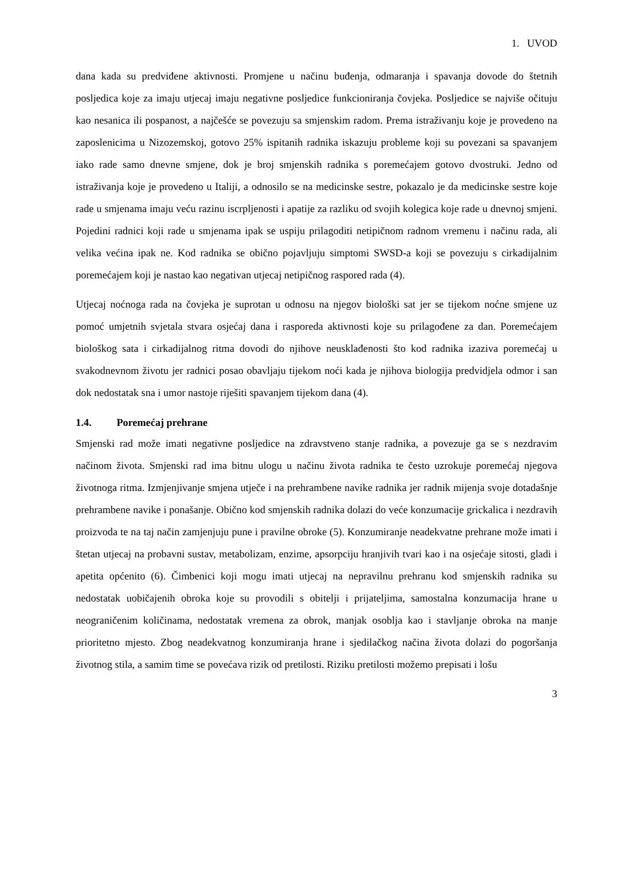1. UVOD
dana kada su predviđene aktivnosti. Promjene u načinu buđenja, odmaranja i spavanja dovode do štetnih posljedica koje za imaju utjecaj imaju negativne posljedice funkcioniranja čovjeka. Posljedice se najviše očituju kao nesanica ili pospanost, a najčešće se povezuju sa smjenskim radom. Prema istraživanju koje je provedeno na zaposlenicima u Nizozemskoj, gotovo 25% ispitanih radnika iskazuju probleme koji su povezani sa spavanjem iako rade samo dnevne smjene, dok je broj smjenskih radnika s poremećajem gotovo dvostruki. Jedno od istraživanja koje je provedeno u Italiji, a odnosilo se na medicinske sestre, pokazalo je da medicinske sestre koje rade u smjenama imaju veću razinu iscrpljenosti i apatije za razliku od svojih kolegica koje rade u dnevnoj smjeni. Pojedini radnici koji rade u smjenama ipak se uspiju prilagoditi netipičnom radnom vremenu i načinu rada, ali velika većina ipak ne. Kod radnika se obično pojavljuju simptomi SWSD-a koji se povezuju s cirkadijalnim poremećajem koji je nastao kao negativan utjecaj netipičnog raspored rada (4).
Utjecaj noćnoga rada na čovjeka je suprotan u odnosu na njegov biološki sat jer se tijekom noćne smjene uz pomoć umjetnih svjetala stvara osjećaj dana i rasporeda aktivnosti koje su prilagođene za dan. Poremećajem biološkog sata i cirkadijalnog ritma dovodi do njihove neusklađenosti što kod radnika izaziva poremećaj u svakodnevnom životu jer radnici posao obavljaju tijekom noći kada je njihova biologija predvidjela odmor i san dok nedostatak sna i umor nastoje riješiti spavanjem tijekom dana (4).
1.4. Poremećaj prehrane
Smjenski rad može imati negativne posljedice na zdravstveno stanje radnika, a povezuje ga se s nezdravim načinom života. Smjenski rad ima bitnu ulogu u načinu života radnika te često uzrokuje poremećaj njegova životnoga ritma. Izmjenjivanje smjena utječe i na prehrambene navike radnika jer radnik mijenja svoje dotadašnje prehrambene navike i ponašanje. Obično kod smjenskih radnika dolazi do veće konzumacije grickalica i nezdravih proizvoda te na taj način zamjenjuju pune i pravilne obroke (5). Konzumiranje neadekvatne prehrane može imati i štetan utjecaj na probavni sustav, metabolizam, enzime, apsorpciju hranjivih tvari kao i na osjećaje sitosti, gladi i apetita općenito (6). Čimbenici koji mogu imati utjecaj na nepravilnu prehranu kod smjenskih radnika su nedostatak uobičajenih obroka koje su provodili s obitelji i prijateljima, samostalna konzumacija hrane u neograničenim količinama, nedostatak vremena za obrok, manjak osoblja kao i stavljanje obroka na manje prioritetno mjesto. Zbog neadekvatnog konzumiranja hrane i sjedilačkog načina života dolazi do pogoršanja životnog stila, a samim time se povećava rizik od pretilosti. Riziku pretilosti možemo prepisati i lošu
3